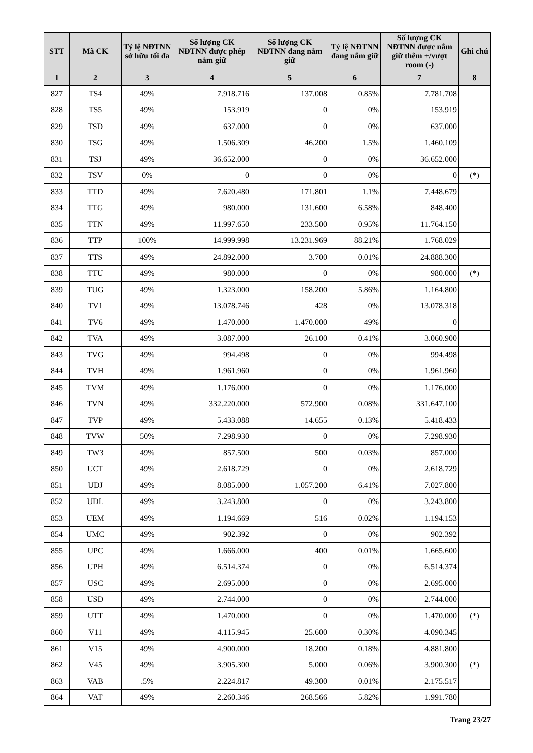| STT | Mã CK | Tỷ lệ NĐTNN sở hữu tối đa | Số lượng CK NĐTNN được phép nắm giữ | Số lượng CK NĐTNN đang nắm giữ | Tỷ lệ NĐTNN đang nắm giữ | Số lượng CK NĐTNN được nắm giữ thêm +/vượt room (-) | Ghi chú |
| --- | --- | --- | --- | --- | --- | --- | --- |
| 1 | 2 | 3 | 4 | 5 | 6 | 7 | 8 |
| 827 | TS4 | 49% | 7.918.716 | 137.008 | 0.85% | 7.781.708 | |
| 828 | TS5 | 49% | 153.919 | 0 | 0% | 153.919 | |
| 829 | TSD | 49% | 637.000 | 0 | 0% | 637.000 | |
| 830 | TSG | 49% | 1.506.309 | 46.200 | 1.5% | 1.460.109 | |
| 831 | TSJ | 49% | 36.652.000 | 0 | 0% | 36.652.000 | |
| 832 | TSV | 0% | 0 | 0 | 0% | 0 | (*) |
| 833 | TTD | 49% | 7.620.480 | 171.801 | 1.1% | 7.448.679 | |
| 834 | TTG | 49% | 980.000 | 131.600 | 6.58% | 848.400 | |
| 835 | TTN | 49% | 11.997.650 | 233.500 | 0.95% | 11.764.150 | |
| 836 | TTP | 100% | 14.999.998 | 13.231.969 | 88.21% | 1.768.029 | |
| 837 | TTS | 49% | 24.892.000 | 3.700 | 0.01% | 24.888.300 | |
| 838 | TTU | 49% | 980.000 | 0 | 0% | 980.000 | (*) |
| 839 | TUG | 49% | 1.323.000 | 158.200 | 5.86% | 1.164.800 | |
| 840 | TV1 | 49% | 13.078.746 | 428 | 0% | 13.078.318 | |
| 841 | TV6 | 49% | 1.470.000 | 1.470.000 | 49% | 0 | |
| 842 | TVA | 49% | 3.087.000 | 26.100 | 0.41% | 3.060.900 | |
| 843 | TVG | 49% | 994.498 | 0 | 0% | 994.498 | |
| 844 | TVH | 49% | 1.961.960 | 0 | 0% | 1.961.960 | |
| 845 | TVM | 49% | 1.176.000 | 0 | 0% | 1.176.000 | |
| 846 | TVN | 49% | 332.220.000 | 572.900 | 0.08% | 331.647.100 | |
| 847 | TVP | 49% | 5.433.088 | 14.655 | 0.13% | 5.418.433 | |
| 848 | TVW | 50% | 7.298.930 | 0 | 0% | 7.298.930 | |
| 849 | TW3 | 49% | 857.500 | 500 | 0.03% | 857.000 | |
| 850 | UCT | 49% | 2.618.729 | 0 | 0% | 2.618.729 | |
| 851 | UDJ | 49% | 8.085.000 | 1.057.200 | 6.41% | 7.027.800 | |
| 852 | UDL | 49% | 3.243.800 | 0 | 0% | 3.243.800 | |
| 853 | UEM | 49% | 1.194.669 | 516 | 0.02% | 1.194.153 | |
| 854 | UMC | 49% | 902.392 | 0 | 0% | 902.392 | |
| 855 | UPC | 49% | 1.666.000 | 400 | 0.01% | 1.665.600 | |
| 856 | UPH | 49% | 6.514.374 | 0 | 0% | 6.514.374 | |
| 857 | USC | 49% | 2.695.000 | 0 | 0% | 2.695.000 | |
| 858 | USD | 49% | 2.744.000 | 0 | 0% | 2.744.000 | |
| 859 | UTT | 49% | 1.470.000 | 0 | 0% | 1.470.000 | (*) |
| 860 | V11 | 49% | 4.115.945 | 25.600 | 0.30% | 4.090.345 | |
| 861 | V15 | 49% | 4.900.000 | 18.200 | 0.18% | 4.881.800 | |
| 862 | V45 | 49% | 3.905.300 | 5.000 | 0.06% | 3.900.300 | (*) |
| 863 | VAB | .5% | 2.224.817 | 49.300 | 0.01% | 2.175.517 | |
| 864 | VAT | 49% | 2.260.346 | 268.566 | 5.82% | 1.991.780 | |
Trang 23/27